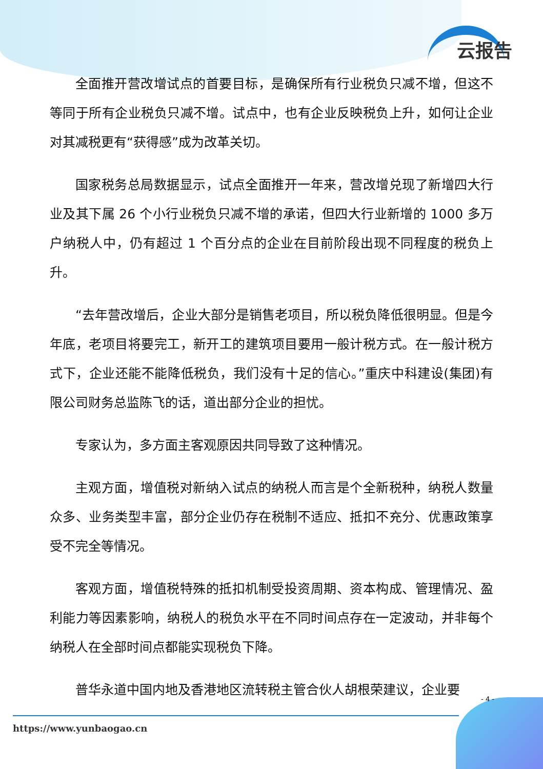云报告
全面推开营改增试点的首要目标，是确保所有行业税负只减不增，但这不等同于所有企业税负只减不增。试点中，也有企业反映税负上升，如何让企业对其减税更有“获得感”成为改革关切。
国家税务总局数据显示，试点全面推开一年来，营改增兑现了新增四大行业及其下属 26 个小行业税负只减不增的承诺，但四大行业新增的 1000 多万户纳税人中，仍有超过 1 个百分点的企业在目前阶段出现不同程度的税负上升。
“去年营改增后，企业大部分是销售老项目，所以税负降低很明显。但是今年底，老项目将要完工，新开工的建筑项目要用一般计税方式。在一般计税方式下，企业还能不能降低税负，我们没有十足的信心。”重庆中科建设(集团)有限公司财务总监陈飞的话，道出部分企业的担忧。
专家认为，多方面主客观原因共同导致了这种情况。
主观方面，增值税对新纳入试点的纳税人而言是个全新税种，纳税人数量众多、业务类型丰富，部分企业仍存在税制不适应、抵扣不充分、优惠政策享受不完全等情况。
客观方面，增值税特殊的抵扣机制受投资周期、资本构成、管理情况、盈利能力等因素影响，纳税人的税负水平在不同时间点存在一定波动，并非每个纳税人在全部时间点都能实现税负下降。
普华永道中国内地及香港地区流转税主管合伙人胡根荣建议，企业要
- 4 -
https://www.yunbaogao.cn